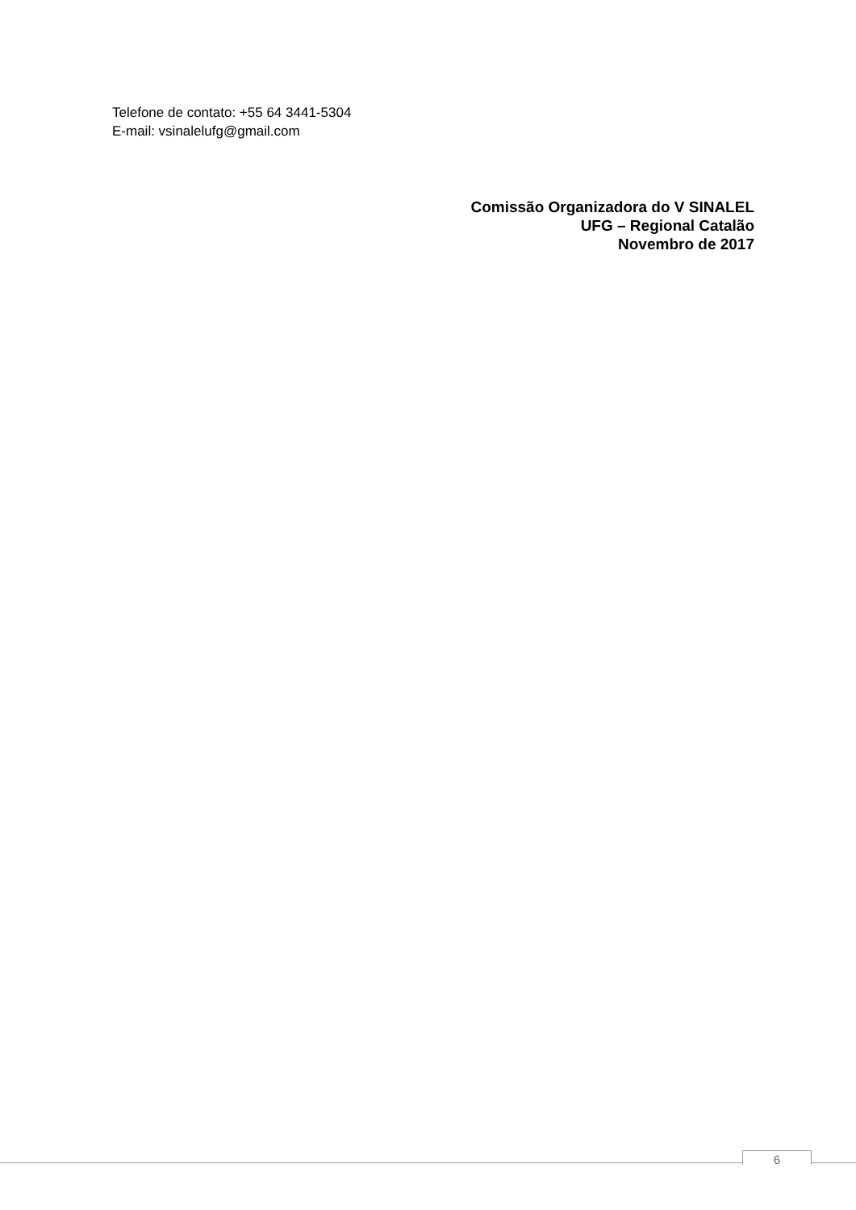Telefone de contato: +55 64 3441-5304
E-mail: vsinalelufg@gmail.com
Comissão Organizadora do V SINALEL
UFG – Regional Catalão
Novembro de 2017
6